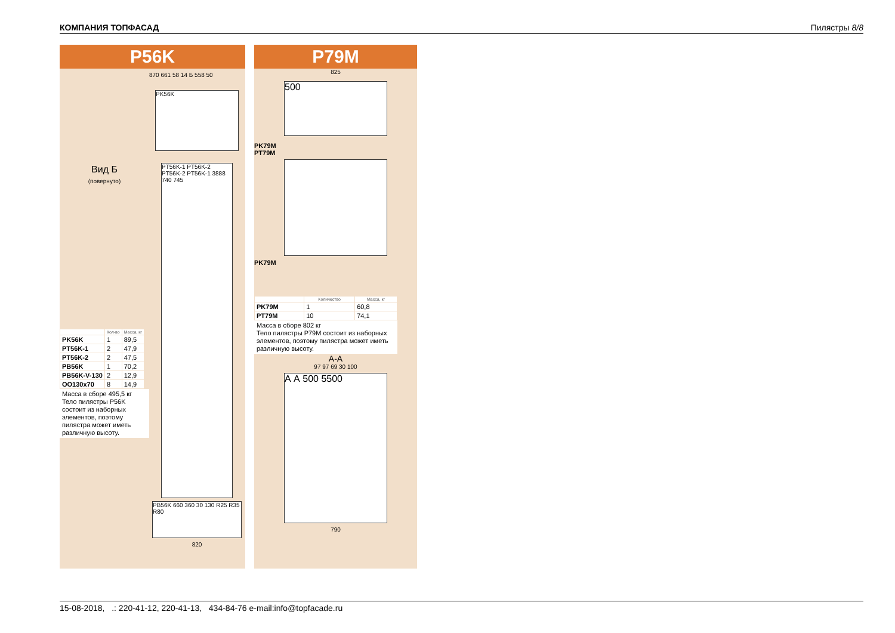КОМПАНИЯ ТОПФАСАД Пилястры 8/8
P56K
Вид Б
(повернуто)
| | Кол-во | Масса, кг |
| --- | --- | --- |
| PK56K | 1 | 89,5 |
| PT56K-1 | 2 | 47,9 |
| PT56K-2 | 2 | 47,5 |
| PB56K | 1 | 70,2 |
| PB56K-V-130 | 2 | 12,9 |
| OO130x70 | 8 | 14,9 |
Масса в сборе 495,5 кг
Тело пилястры P56K состоит из наборных элементов, поэтому пилястра может иметь различную высоту.
870 661 58 14 Б 558 50
PK56K
PT56K-1 PT56K-2 PT56K-2 PT56K-1 3888 740 745
PB56K 660 360 30 130 R25 R35 R80
820
P79M
825
500
PK79M
PT79M
PK79M
| | Количество | Масса, кг |
| --- | --- | --- |
| PK79M | 1 | 60,8 |
| PT79M | 10 | 74,1 |
Масса в сборе 802 кг
Тело пилястры P79M состоит из наборных элементов, поэтому пилястра может иметь различную высоту.
А-А
97 97 69 30 100
А А 500 5500
790
15-08-2018, .: 220-41-12, 220-41-13, 434-84-76 e-mail:info@topfacade.ru